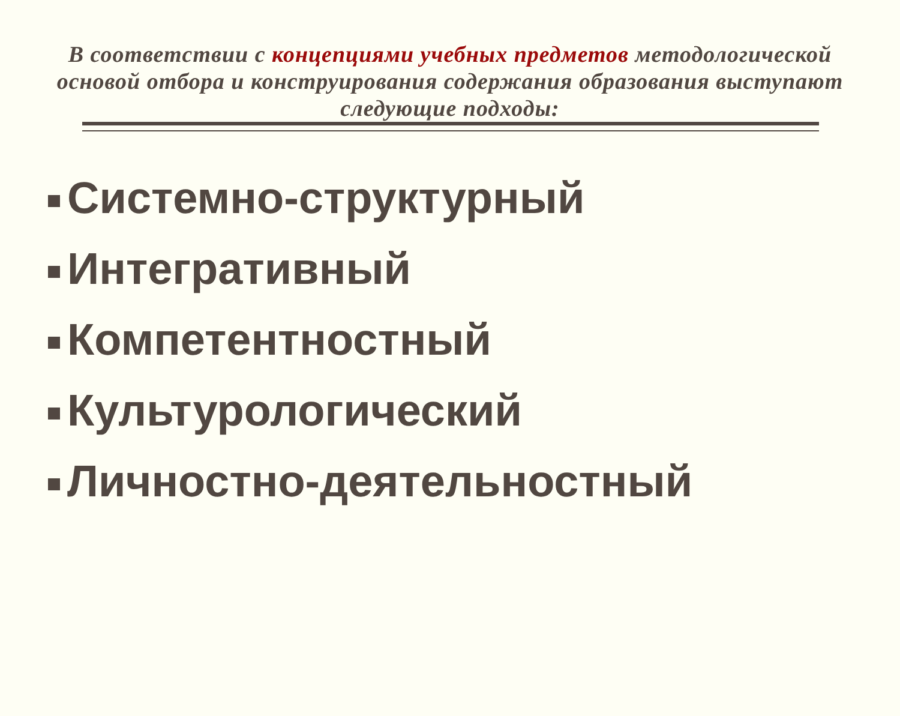В соответствии с концепциями учебных предметов методологической основой отбора и конструирования содержания образования выступают следующие подходы:
Системно-структурный
Интегративный
Компетентностный
Культурологический
Личностно-деятельностный